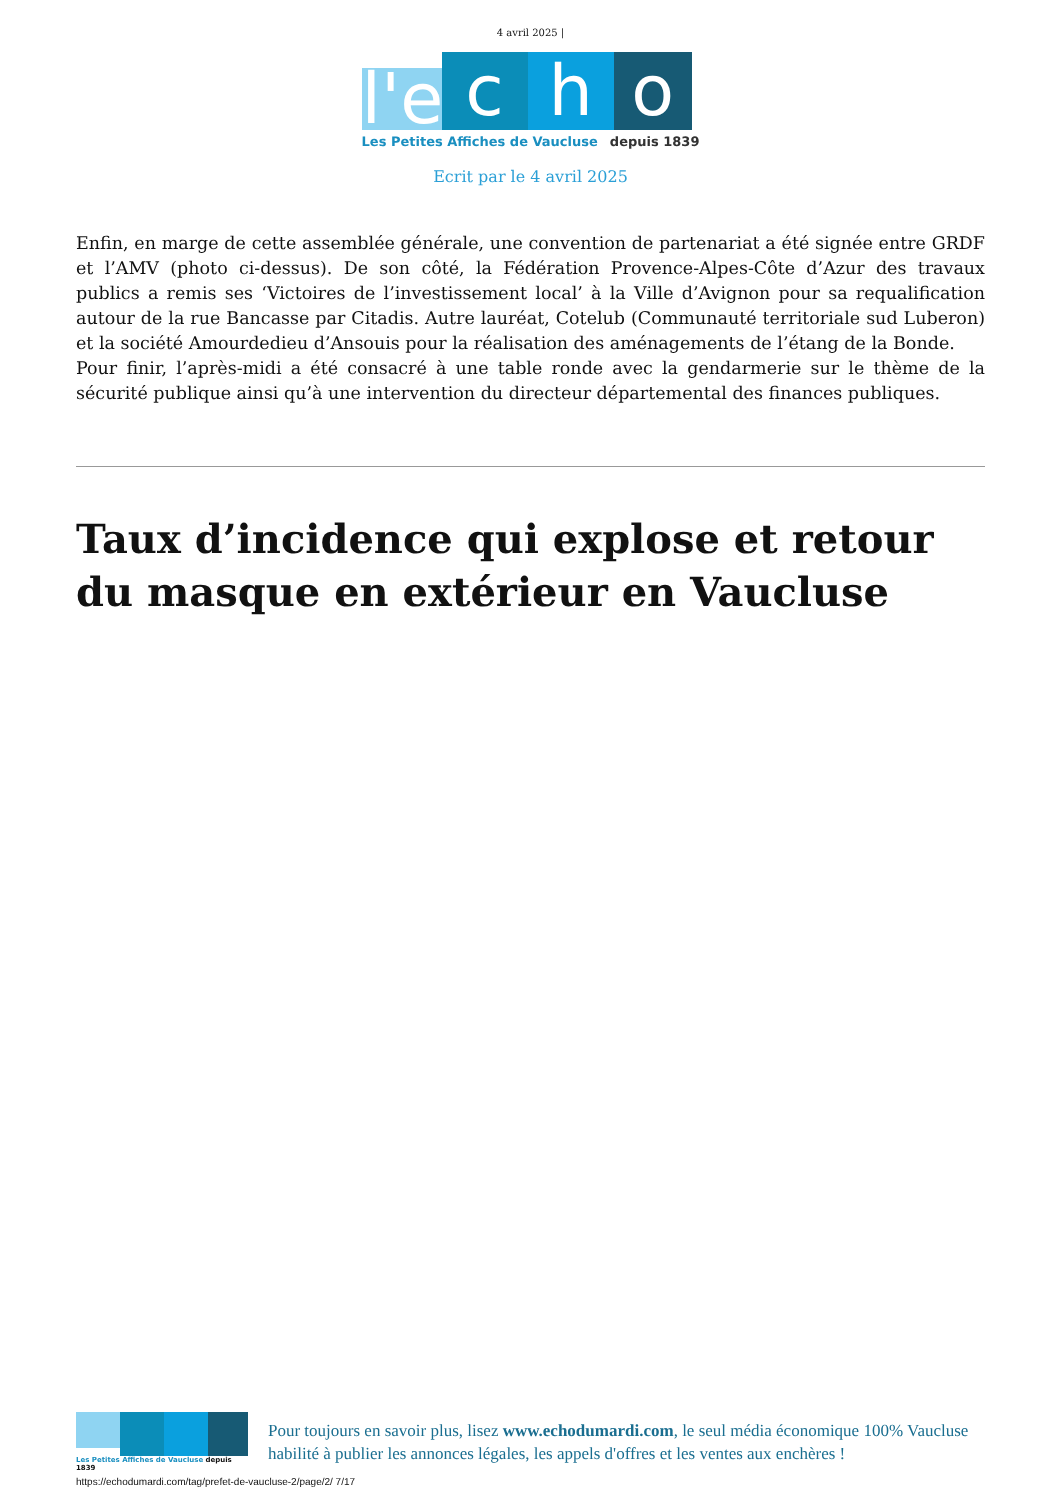4 avril 2025 |
l'e
c
h
o
Les Petites Affiches de Vaucluse depuis 1839
Ecrit par le 4 avril 2025
Enfin, en marge de cette assemblée générale, une convention de partenariat a été signée entre GRDF et l’AMV (photo ci-dessus). De son côté, la Fédération Provence-Alpes-Côte d’Azur des travaux publics a remis ses ‘Victoires de l’investissement local’ à la Ville d’Avignon pour sa requalification autour de la rue Bancasse par Citadis. Autre lauréat, Cotelub (Communauté territoriale sud Luberon) et la société Amourdedieu d’Ansouis pour la réalisation des aménagements de l’étang de la Bonde.
Pour finir, l’après-midi a été consacré à une table ronde avec la gendarmerie sur le thème de la sécurité publique ainsi qu’à une intervention du directeur départemental des finances publiques.
Taux d’incidence qui explose et retour du masque en extérieur en Vaucluse
Les Petites Affiches de Vaucluse depuis 1839
Pour toujours en savoir plus, lisez www.echodumardi.com, le seul média économique 100% Vaucluse habilité à publier les annonces légales, les appels d'offres et les ventes aux enchères !
https://echodumardi.com/tag/prefet-de-vaucluse-2/page/2/ 7/17